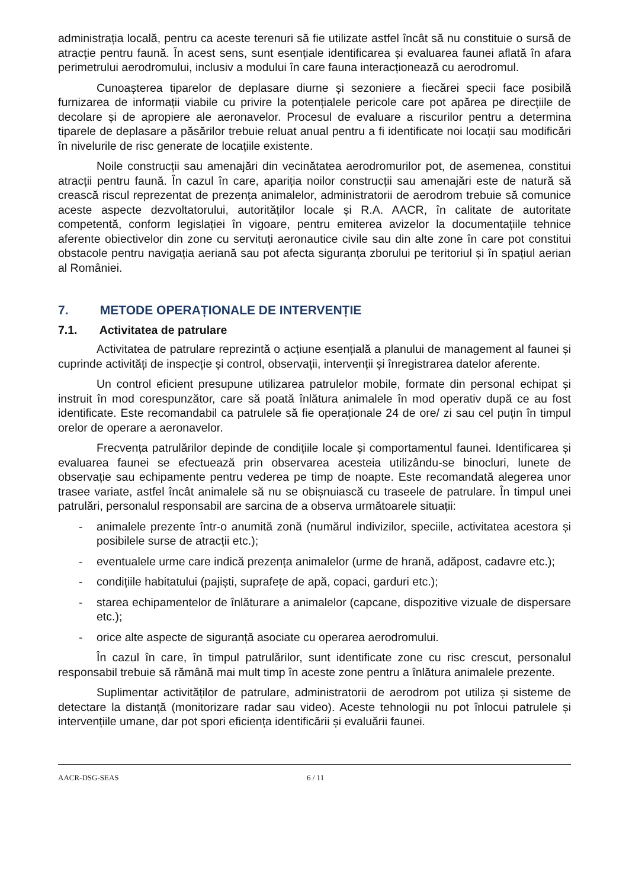administrația locală, pentru ca aceste terenuri să fie utilizate astfel încât să nu constituie o sursă de atracție pentru faună. În acest sens, sunt esențiale identificarea și evaluarea faunei aflată în afara perimetrului aerodromului, inclusiv a modului în care fauna interacționează cu aerodromul.
Cunoașterea tiparelor de deplasare diurne și sezoniere a fiecărei specii face posibilă furnizarea de informații viabile cu privire la potențialele pericole care pot apărea pe direcțiile de decolare și de apropiere ale aeronavelor. Procesul de evaluare a riscurilor pentru a determina tiparele de deplasare a păsărilor trebuie reluat anual pentru a fi identificate noi locații sau modificări în nivelurile de risc generate de locațiile existente.
Noile construcții sau amenajări din vecinătatea aerodromurilor pot, de asemenea, constitui atracții pentru faună. În cazul în care, apariția noilor construcții sau amenajări este de natură să crească riscul reprezentat de prezența animalelor, administratorii de aerodrom trebuie să comunice aceste aspecte dezvoltatorului, autorităților locale și R.A. AACR, în calitate de autoritate competentă, conform legislației în vigoare, pentru emiterea avizelor la documentațiile tehnice aferente obiectivelor din zone cu servituți aeronautice civile sau din alte zone în care pot constitui obstacole pentru navigația aeriană sau pot afecta siguranța zborului pe teritoriul și în spațiul aerian al României.
7. METODE OPERAȚIONALE DE INTERVENȚIE
7.1. Activitatea de patrulare
Activitatea de patrulare reprezintă o acțiune esențială a planului de management al faunei și cuprinde activități de inspecție și control, observații, intervenții și înregistrarea datelor aferente.
Un control eficient presupune utilizarea patrulelor mobile, formate din personal echipat și instruit în mod corespunzător, care să poată înlătura animalele în mod operativ după ce au fost identificate. Este recomandabil ca patrulele să fie operaționale 24 de ore/ zi sau cel puțin în timpul orelor de operare a aeronavelor.
Frecvența patrulărilor depinde de condițiile locale și comportamentul faunei. Identificarea și evaluarea faunei se efectuează prin observarea acesteia utilizându-se binocluri, lunete de observație sau echipamente pentru vederea pe timp de noapte. Este recomandată alegerea unor trasee variate, astfel încât animalele să nu se obișnuiască cu traseele de patrulare. În timpul unei patrulări, personalul responsabil are sarcina de a observa următoarele situații:
- animalele prezente într-o anumită zonă (numărul indivizilor, speciile, activitatea acestora și posibilele surse de atracții etc.);
- eventualele urme care indică prezența animalelor (urme de hrană, adăpost, cadavre etc.);
- condițiile habitatului (pajiști, suprafețe de apă, copaci, garduri etc.);
- starea echipamentelor de înlăturare a animalelor (capcane, dispozitive vizuale de dispersare etc.);
- orice alte aspecte de siguranță asociate cu operarea aerodromului.
În cazul în care, în timpul patrulărilor, sunt identificate zone cu risc crescut, personalul responsabil trebuie să rămână mai mult timp în aceste zone pentru a înlătura animalele prezente.
Suplimentar activităților de patrulare, administratorii de aerodrom pot utiliza și sisteme de detectare la distanță (monitorizare radar sau video). Aceste tehnologii nu pot înlocui patrulele și intervențiile umane, dar pot spori eficiența identificării și evaluării faunei.
AACR-DSG-SEAS 6 / 11